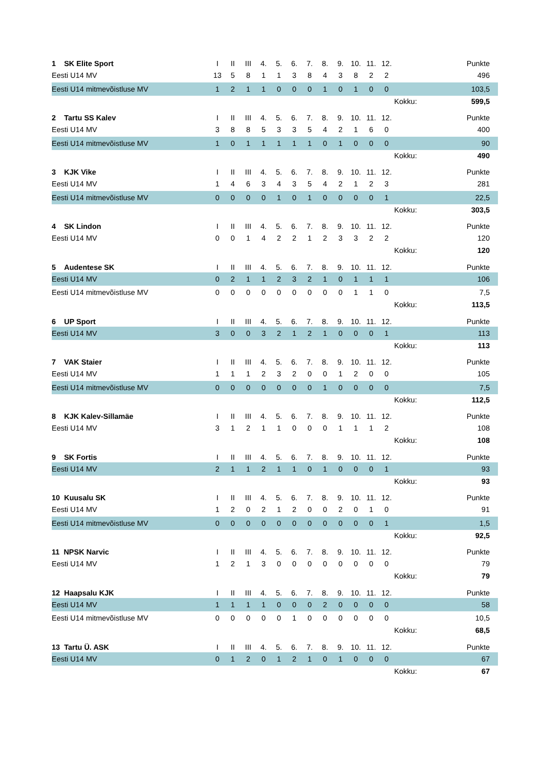| 1 SK Elite Sport | I | II | III | 4. | 5. | 6. | 7. | 8. | 9. | 10. | 11. | 12. | | Punkte |
| Eesti U14 MV | 13 | 5 | 8 | 1 | 1 | 3 | 8 | 4 | 3 | 8 | 2 | 2 | | 496 |
| Eesti U14 mitmevõistluse MV | 1 | 2 | 1 | 1 | 0 | 0 | 0 | 1 | 0 | 1 | 0 | 0 | | 103,5 |
| | | | | | | | | | | | | | Kokku: | 599,5 |
| 2 Tartu SS Kalev | I | II | III | 4. | 5. | 6. | 7. | 8. | 9. | 10. | 11. | 12. | | Punkte |
| Eesti U14 MV | 3 | 8 | 8 | 5 | 3 | 3 | 5 | 4 | 2 | 1 | 6 | 0 | | 400 |
| Eesti U14 mitmevõistluse MV | 1 | 0 | 1 | 1 | 1 | 1 | 1 | 0 | 1 | 0 | 0 | 0 | | 90 |
| | | | | | | | | | | | | | Kokku: | 490 |
| 3 KJK Vike | I | II | III | 4. | 5. | 6. | 7. | 8. | 9. | 10. | 11. | 12. | | Punkte |
| Eesti U14 MV | 1 | 4 | 6 | 3 | 4 | 3 | 5 | 4 | 2 | 1 | 2 | 3 | | 281 |
| Eesti U14 mitmevõistluse MV | 0 | 0 | 0 | 0 | 1 | 0 | 1 | 0 | 0 | 0 | 0 | 1 | | 22,5 |
| | | | | | | | | | | | | | Kokku: | 303,5 |
| 4 SK Lindon | I | II | III | 4. | 5. | 6. | 7. | 8. | 9. | 10. | 11. | 12. | | Punkte |
| Eesti U14 MV | 0 | 0 | 1 | 4 | 2 | 2 | 1 | 2 | 3 | 3 | 2 | 2 | | 120 |
| | | | | | | | | | | | | | Kokku: | 120 |
| 5 Audentese SK | I | II | III | 4. | 5. | 6. | 7. | 8. | 9. | 10. | 11. | 12. | | Punkte |
| Eesti U14 MV | 0 | 2 | 1 | 1 | 2 | 3 | 2 | 1 | 0 | 1 | 1 | 1 | | 106 |
| Eesti U14 mitmevõistluse MV | 0 | 0 | 0 | 0 | 0 | 0 | 0 | 0 | 0 | 1 | 1 | 0 | | 7,5 |
| | | | | | | | | | | | | | Kokku: | 113,5 |
| 6 UP Sport | I | II | III | 4. | 5. | 6. | 7. | 8. | 9. | 10. | 11. | 12. | | Punkte |
| Eesti U14 MV | 3 | 0 | 0 | 3 | 2 | 1 | 2 | 1 | 0 | 0 | 0 | 1 | | 113 |
| | | | | | | | | | | | | | Kokku: | 113 |
| 7 VAK Staier | I | II | III | 4. | 5. | 6. | 7. | 8. | 9. | 10. | 11. | 12. | | Punkte |
| Eesti U14 MV | 1 | 1 | 1 | 2 | 3 | 2 | 0 | 0 | 1 | 2 | 0 | 0 | | 105 |
| Eesti U14 mitmevõistluse MV | 0 | 0 | 0 | 0 | 0 | 0 | 0 | 1 | 0 | 0 | 0 | 0 | | 7,5 |
| | | | | | | | | | | | | | Kokku: | 112,5 |
| 8 KJK Kalev-Sillamäe | I | II | III | 4. | 5. | 6. | 7. | 8. | 9. | 10. | 11. | 12. | | Punkte |
| Eesti U14 MV | 3 | 1 | 2 | 1 | 1 | 0 | 0 | 0 | 1 | 1 | 1 | 2 | | 108 |
| | | | | | | | | | | | | | Kokku: | 108 |
| 9 SK Fortis | I | II | III | 4. | 5. | 6. | 7. | 8. | 9. | 10. | 11. | 12. | | Punkte |
| Eesti U14 MV | 2 | 1 | 1 | 2 | 1 | 1 | 0 | 1 | 0 | 0 | 0 | 1 | | 93 |
| | | | | | | | | | | | | | Kokku: | 93 |
| 10 Kuusalu SK | I | II | III | 4. | 5. | 6. | 7. | 8. | 9. | 10. | 11. | 12. | | Punkte |
| Eesti U14 MV | 1 | 2 | 0 | 2 | 1 | 2 | 0 | 0 | 2 | 0 | 1 | 0 | | 91 |
| Eesti U14 mitmevõistluse MV | 0 | 0 | 0 | 0 | 0 | 0 | 0 | 0 | 0 | 0 | 0 | 1 | | 1,5 |
| | | | | | | | | | | | | | Kokku: | 92,5 |
| 11 NPSK Narvic | I | II | III | 4. | 5. | 6. | 7. | 8. | 9. | 10. | 11. | 12. | | Punkte |
| Eesti U14 MV | 1 | 2 | 1 | 3 | 0 | 0 | 0 | 0 | 0 | 0 | 0 | 0 | | 79 |
| | | | | | | | | | | | | | Kokku: | 79 |
| 12 Haapsalu KJK | I | II | III | 4. | 5. | 6. | 7. | 8. | 9. | 10. | 11. | 12. | | Punkte |
| Eesti U14 MV | 1 | 1 | 1 | 1 | 0 | 0 | 0 | 2 | 0 | 0 | 0 | 0 | | 58 |
| Eesti U14 mitmevõistluse MV | 0 | 0 | 0 | 0 | 0 | 1 | 0 | 0 | 0 | 0 | 0 | 0 | | 10,5 |
| | | | | | | | | | | | | | Kokku: | 68,5 |
| 13 Tartu Ü. ASK | I | II | III | 4. | 5. | 6. | 7. | 8. | 9. | 10. | 11. | 12. | | Punkte |
| Eesti U14 MV | 0 | 1 | 2 | 0 | 1 | 2 | 1 | 0 | 1 | 0 | 0 | 0 | | 67 |
| | | | | | | | | | | | | | Kokku: | 67 |